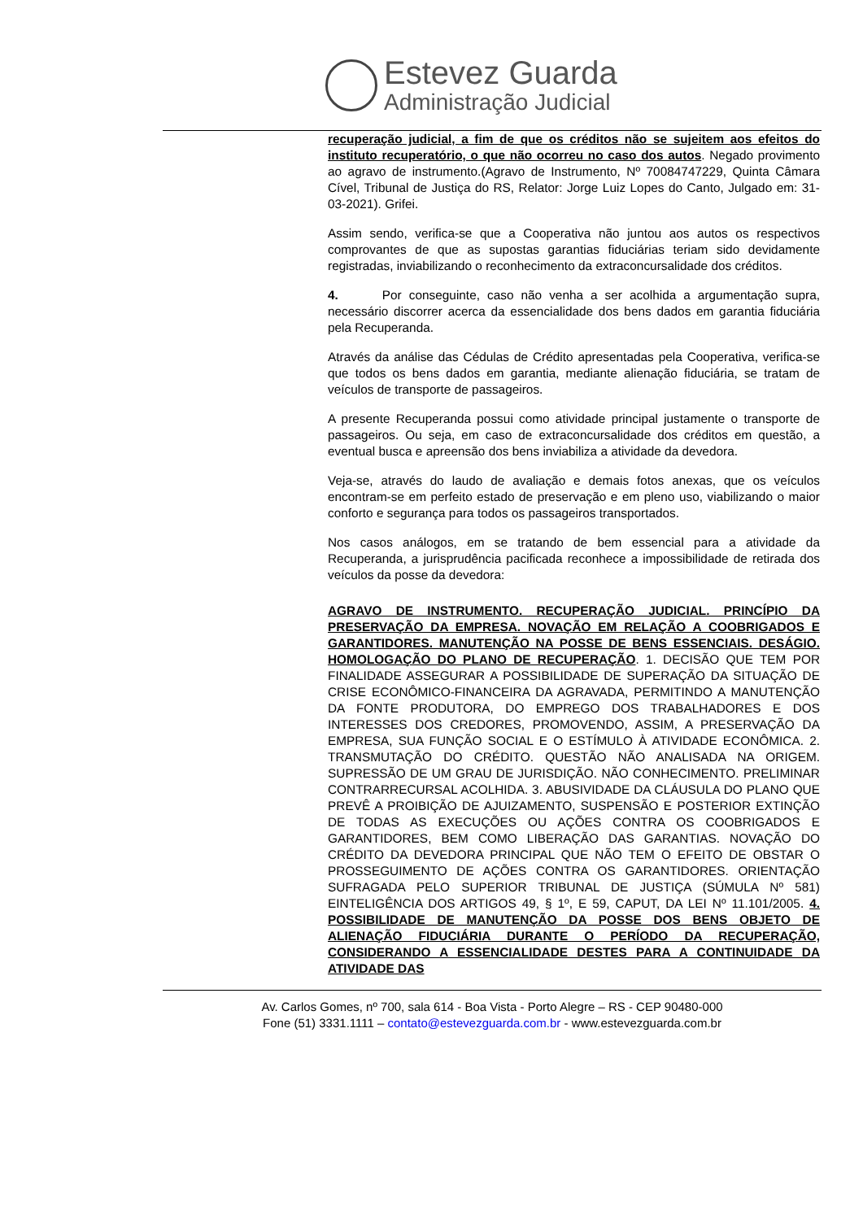Estevez Guarda
Administração Judicial
recuperação judicial, a fim de que os créditos não se sujeitem aos efeitos do instituto recuperatório, o que não ocorreu no caso dos autos. Negado provimento ao agravo de instrumento.(Agravo de Instrumento, Nº 70084747229, Quinta Câmara Cível, Tribunal de Justiça do RS, Relator: Jorge Luiz Lopes do Canto, Julgado em: 31-03-2021). Grifei.
Assim sendo, verifica-se que a Cooperativa não juntou aos autos os respectivos comprovantes de que as supostas garantias fiduciárias teriam sido devidamente registradas, inviabilizando o reconhecimento da extraconcursalidade dos créditos.
4. Por conseguinte, caso não venha a ser acolhida a argumentação supra, necessário discorrer acerca da essencialidade dos bens dados em garantia fiduciária pela Recuperanda.
Através da análise das Cédulas de Crédito apresentadas pela Cooperativa, verifica-se que todos os bens dados em garantia, mediante alienação fiduciária, se tratam de veículos de transporte de passageiros.
A presente Recuperanda possui como atividade principal justamente o transporte de passageiros. Ou seja, em caso de extraconcursalidade dos créditos em questão, a eventual busca e apreensão dos bens inviabiliza a atividade da devedora.
Veja-se, através do laudo de avaliação e demais fotos anexas, que os veículos encontram-se em perfeito estado de preservação e em pleno uso, viabilizando o maior conforto e segurança para todos os passageiros transportados.
Nos casos análogos, em se tratando de bem essencial para a atividade da Recuperanda, a jurisprudência pacificada reconhece a impossibilidade de retirada dos veículos da posse da devedora:
AGRAVO DE INSTRUMENTO. RECUPERAÇÃO JUDICIAL. PRINCÍPIO DA PRESERVAÇÃO DA EMPRESA. NOVAÇÃO EM RELAÇÃO A COOBRIGADOS E GARANTIDORES. MANUTENÇÃO NA POSSE DE BENS ESSENCIAIS. DESÁGIO. HOMOLOGAÇÃO DO PLANO DE RECUPERAÇÃO. 1. DECISÃO QUE TEM POR FINALIDADE ASSEGURAR A POSSIBILIDADE DE SUPERAÇÃO DA SITUAÇÃO DE CRISE ECONÔMICO-FINANCEIRA DA AGRAVADA, PERMITINDO A MANUTENÇÃO DA FONTE PRODUTORA, DO EMPREGO DOS TRABALHADORES E DOS INTERESSES DOS CREDORES, PROMOVENDO, ASSIM, A PRESERVAÇÃO DA EMPRESA, SUA FUNÇÃO SOCIAL E O ESTÍMULO À ATIVIDADE ECONÔMICA. 2. TRANSMUTAÇÃO DO CRÉDITO. QUESTÃO NÃO ANALISADA NA ORIGEM. SUPRESSÃO DE UM GRAU DE JURISDIÇÃO. NÃO CONHECIMENTO. PRELIMINAR CONTRARRECURSAL ACOLHIDA. 3. ABUSIVIDADE DA CLÁUSULA DO PLANO QUE PREVÊ A PROIBIÇÃO DE AJUIZAMENTO, SUSPENSÃO E POSTERIOR EXTINÇÃO DE TODAS AS EXECUÇÕES OU AÇÕES CONTRA OS COOBRIGADOS E GARANTIDORES, BEM COMO LIBERAÇÃO DAS GARANTIAS. NOVAÇÃO DO CRÉDITO DA DEVEDORA PRINCIPAL QUE NÃO TEM O EFEITO DE OBSTAR O PROSSEGUIMENTO DE AÇÕES CONTRA OS GARANTIDORES. ORIENTAÇÃO SUFRAGADA PELO SUPERIOR TRIBUNAL DE JUSTIÇA (SÚMULA Nº 581) EINTELIGÊNCIA DOS ARTIGOS 49, § 1º, E 59, CAPUT, DA LEI Nº 11.101/2005. 4. POSSIBILIDADE DE MANUTENÇÃO DA POSSE DOS BENS OBJETO DE ALIENAÇÃO FIDUCIÁRIA DURANTE O PERÍODO DA RECUPERAÇÃO, CONSIDERANDO A ESSENCIALIDADE DESTES PARA A CONTINUIDADE DA ATIVIDADE DAS
Av. Carlos Gomes, nº 700, sala 614 - Boa Vista - Porto Alegre – RS - CEP 90480-000
Fone (51) 3331.1111 – contato@estevezguarda.com.br - www.estevezguarda.com.br